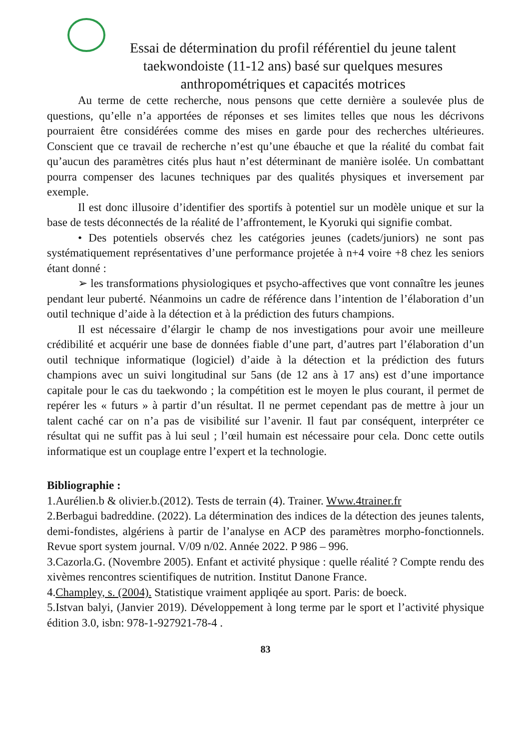Essai de détermination du profil référentiel du jeune talent taekwondoiste (11-12 ans) basé sur quelques mesures anthropométriques et capacités motrices
Au terme de cette recherche, nous pensons que cette dernière a soulevée plus de questions, qu’elle n’a apportées de réponses et ses limites telles que nous les décrivons pourraient être considérées comme des mises en garde pour des recherches ultérieures. Conscient que ce travail de recherche n’est qu’une ébauche et que la réalité du combat fait qu’aucun des paramètres cités plus haut n’est déterminant de manière isolée. Un combattant pourra compenser des lacunes techniques par des qualités physiques et inversement par exemple.
Il est donc illusoire d’identifier des sportifs à potentiel sur un modèle unique et sur la base de tests déconnectés de la réalité de l’affrontement, le Kyoruki qui signifie combat.
• Des potentiels observés chez les catégories jeunes (cadets/juniors) ne sont pas systématiquement représentatives d’une performance projetée à n+4 voire +8 chez les seniors étant donné :
➢ les transformations physiologiques et psycho-affectives que vont connaître les jeunes pendant leur puberté. Néanmoins un cadre de référence dans l’intention de l’élaboration d’un outil technique d’aide à la détection et à la prédiction des futurs champions.
Il est nécessaire d’élargir le champ de nos investigations pour avoir une meilleure crédibilité et acquérir une base de données fiable d’une part, d’autres part l’élaboration d’un outil technique informatique (logiciel) d’aide à la détection et la prédiction des futurs champions avec un suivi longitudinal sur 5ans (de 12 ans à 17 ans) est d’une importance capitale pour le cas du taekwondo ; la compétition est le moyen le plus courant, il permet de repérer les « futurs » à partir d’un résultat. Il ne permet cependant pas de mettre à jour un talent caché car on n’a pas de visibilité sur l’avenir. Il faut par conséquent, interpréter ce résultat qui ne suffit pas à lui seul ; l’œil humain est nécessaire pour cela. Donc cette outils informatique est un couplage entre l’expert et la technologie.
Bibliographie :
1.Aurélien.b & olivier.b.(2012). Tests de terrain (4). Trainer. Www.4trainer.fr
2.Berbagui badreddine. (2022). La détermination des indices de la détection des jeunes talents, demi-fondistes, algériens à partir de l’analyse en ACP des paramètres morpho-fonctionnels. Revue sport system journal. V/09 n/02. Année 2022. P 986 – 996.
3.Cazorla.G. (Novembre 2005). Enfant et activité physique : quelle réalité ? Compte rendu des xivèmes rencontres scientifiques de nutrition. Institut Danone France.
4.Champley, s. (2004). Statistique vraiment appliqée au sport. Paris: de boeck.
5.Istvan balyi, (Janvier 2019). Développement à long terme par le sport et l’activité physique édition 3.0, isbn: 978-1-927921-78-4 .
83